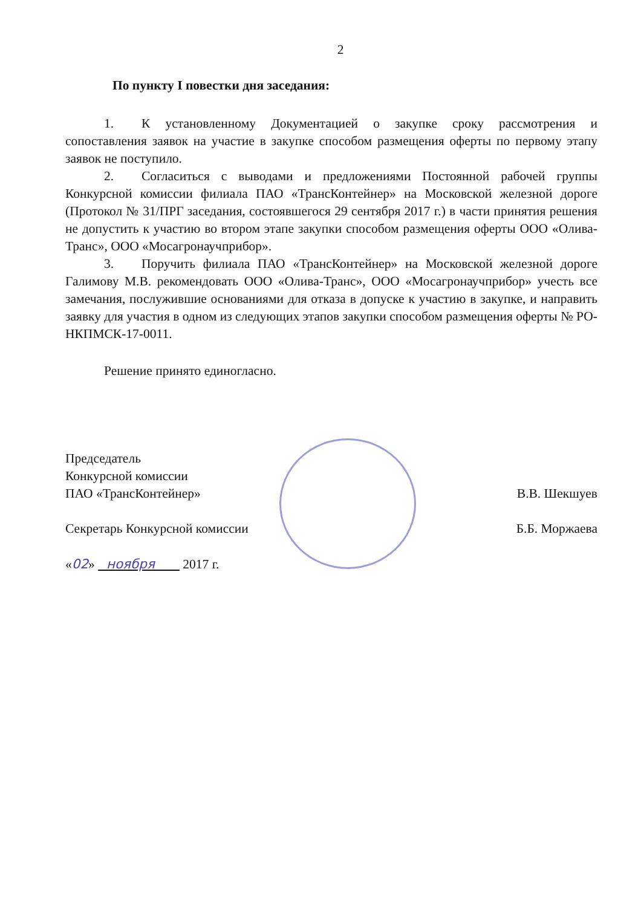2
По пункту I повестки дня заседания:
1. К установленному Документацией о закупке сроку рассмотрения и сопоставления заявок на участие в закупке способом размещения оферты по первому этапу заявок не поступило.
2. Согласиться с выводами и предложениями Постоянной рабочей группы Конкурсной комиссии филиала ПАО «ТрансКонтейнер» на Московской железной дороге (Протокол № 31/ПРГ заседания, состоявшегося 29 сентября 2017 г.) в части принятия решения не допустить к участию во втором этапе закупки способом размещения оферты ООО «Олива-Транс», ООО «Мосагронаучприбор».
3. Поручить филиала ПАО «ТрансКонтейнер» на Московской железной дороге Галимову М.В. рекомендовать ООО «Олива-Транс», ООО «Мосагронаучприбор» учесть все замечания, послужившие основаниями для отказа в допуске к участию в закупке, и направить заявку для участия в одном из следующих этапов закупки способом размещения оферты № РО-НКПМСК-17-0011.
Решение принято единогласно.
Председатель
Конкурсной комиссии
ПАО «ТрансКонтейнер» В.В. Шекшуев
Секретарь Конкурсной комиссии Б.Б. Моржаева
«02» ноября 2017 г.